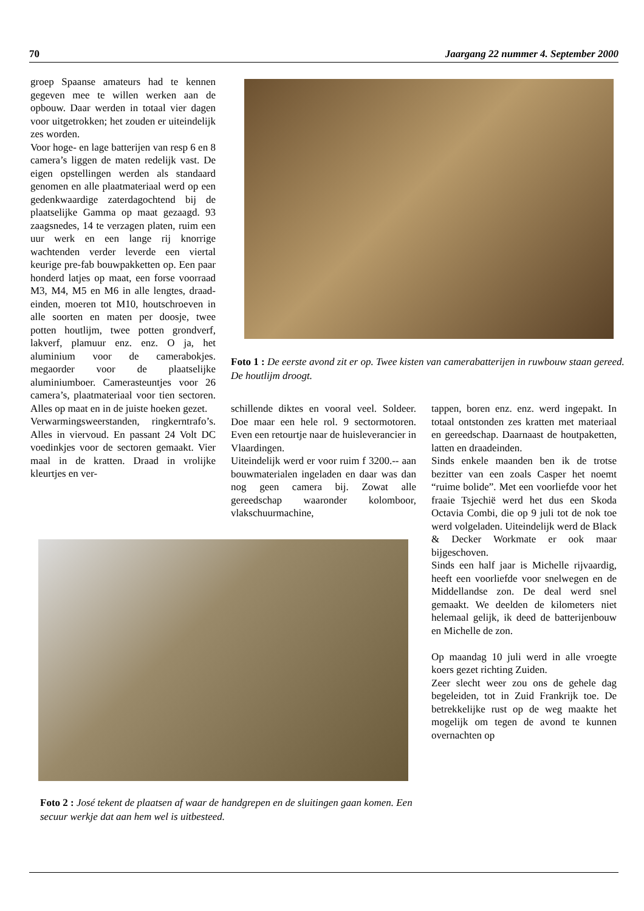70 Jaargang 22 nummer 4. September 2000
groep Spaanse amateurs had te kennen gegeven mee te willen werken aan de opbouw. Daar werden in totaal vier dagen voor uitgetrokken; het zouden er uiteindelijk zes worden.
Voor hoge- en lage batterijen van resp 6 en 8 camera’s liggen de maten redelijk vast. De eigen opstellingen werden als standaard genomen en alle plaatmateriaal werd op een gedenkwaardige zaterdagochtend bij de plaatselijke Gamma op maat gezaagd. 93 zaagsnedes, 14 te verzagen platen, ruim een uur werk en een lange rij knorrige wachtenden verder leverde een viertal keurige pre-fab bouwpakketten op. Een paar honderd latjes op maat, een forse voorraad M3, M4, M5 en M6 in alle lengtes, draad-einden, moeren tot M10, houtschroeven in alle soorten en maten per doosje, twee potten houtlijm, twee potten grondverf, lakverf, plamuur enz. enz. O ja, het aluminium voor de camerabokjes. megaorder voor de plaatselijke aluminiumboer. Camerasteuntjes voor 26 camera’s, plaatmateriaal voor tien sectoren. Alles op maat en in de juiste hoeken gezet.
Verwarmingsweerstanden, ringkerntrafo’s. Alles in viervoud. En passant 24 Volt DC voedinkjes voor de sectoren gemaakt. Vier maal in de kratten. Draad in vrolijke kleurtjes en ver-
Foto 1 : De eerste avond zit er op. Twee kisten van camerabatterijen in ruwbouw staan gereed. De houtlijm droogt.
schillende diktes en vooral veel. Soldeer. Doe maar een hele rol. 9 sectormotoren. Even een retourtje naar de huisleverancier in Vlaardingen.
Uiteindelijk werd er voor ruim f 3200.-- aan bouwmaterialen ingeladen en daar was dan nog geen camera bij. Zowat alle gereedschap waaronder kolomboor, vlakschuurmachine,
tappen, boren enz. enz. werd ingepakt. In totaal ontstonden zes kratten met materiaal en gereedschap. Daarnaast de houtpaketten, latten en draadeinden.
Sinds enkele maanden ben ik de trotse bezitter van een zoals Casper het noemt “ruime bolide”. Met een voorliefde voor het fraaie Tsjechië werd het dus een Skoda Octavia Combi, die op 9 juli tot de nok toe werd volgeladen. Uiteindelijk werd de Black & Decker Workmate er ook maar bijgeschoven.
Sinds een half jaar is Michelle rijvaardig, heeft een voorliefde voor snelwegen en de Middellandse zon. De deal werd snel gemaakt. We deelden de kilometers niet helemaal gelijk, ik deed de batterijenbouw en Michelle de zon.
Op maandag 10 juli werd in alle vroegte koers gezet richting Zuiden.
Zeer slecht weer zou ons de gehele dag begeleiden, tot in Zuid Frankrijk toe. De betrekkelijke rust op de weg maakte het mogelijk om tegen de avond te kunnen overnachten op
Foto 2 : José tekent de plaatsen af waar de handgrepen en de sluitingen gaan komen. Een secuur werkje dat aan hem wel is uitbesteed.